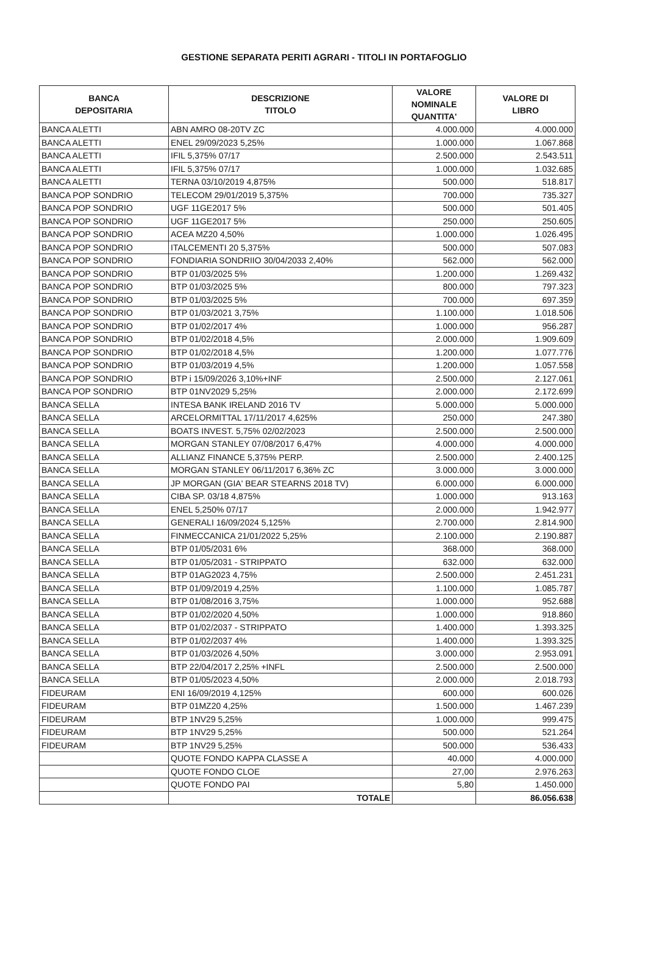GESTIONE SEPARATA PERITI AGRARI - TITOLI IN PORTAFOGLIO
| BANCA DEPOSITARIA | DESCRIZIONE TITOLO | VALORE NOMINALE QUANTITA' | VALORE DI LIBRO |
| --- | --- | --- | --- |
| BANCA ALETTI | ABN AMRO 08-20TV ZC | 4.000.000 | 4.000.000 |
| BANCA ALETTI | ENEL 29/09/2023 5,25% | 1.000.000 | 1.067.868 |
| BANCA ALETTI | IFIL 5,375% 07/17 | 2.500.000 | 2.543.511 |
| BANCA ALETTI | IFIL 5,375% 07/17 | 1.000.000 | 1.032.685 |
| BANCA ALETTI | TERNA 03/10/2019 4,875% | 500.000 | 518.817 |
| BANCA POP SONDRIO | TELECOM 29/01/2019 5,375% | 700.000 | 735.327 |
| BANCA POP SONDRIO | UGF 11GE2017 5% | 500.000 | 501.405 |
| BANCA POP SONDRIO | UGF 11GE2017 5% | 250.000 | 250.605 |
| BANCA POP SONDRIO | ACEA MZ20 4,50% | 1.000.000 | 1.026.495 |
| BANCA POP SONDRIO | ITALCEMENTI 20 5,375% | 500.000 | 507.083 |
| BANCA POP SONDRIO | FONDIARIA SONDRIIO 30/04/2033 2,40% | 562.000 | 562.000 |
| BANCA POP SONDRIO | BTP 01/03/2025 5% | 1.200.000 | 1.269.432 |
| BANCA POP SONDRIO | BTP 01/03/2025 5% | 800.000 | 797.323 |
| BANCA POP SONDRIO | BTP 01/03/2025 5% | 700.000 | 697.359 |
| BANCA POP SONDRIO | BTP 01/03/2021 3,75% | 1.100.000 | 1.018.506 |
| BANCA POP SONDRIO | BTP 01/02/2017 4% | 1.000.000 | 956.287 |
| BANCA POP SONDRIO | BTP 01/02/2018 4,5% | 2.000.000 | 1.909.609 |
| BANCA POP SONDRIO | BTP 01/02/2018 4,5% | 1.200.000 | 1.077.776 |
| BANCA POP SONDRIO | BTP 01/03/2019 4,5% | 1.200.000 | 1.057.558 |
| BANCA POP SONDRIO | BTP i 15/09/2026 3,10%+INF | 2.500.000 | 2.127.061 |
| BANCA POP SONDRIO | BTP 01NV2029 5,25% | 2.000.000 | 2.172.699 |
| BANCA SELLA | INTESA BANK IRELAND 2016 TV | 5.000.000 | 5.000.000 |
| BANCA SELLA | ARCELORMITTAL 17/11/2017 4,625% | 250.000 | 247.380 |
| BANCA SELLA | BOATS INVEST. 5,75% 02/02/2023 | 2.500.000 | 2.500.000 |
| BANCA SELLA | MORGAN STANLEY 07/08/2017 6,47% | 4.000.000 | 4.000.000 |
| BANCA SELLA | ALLIANZ FINANCE 5,375% PERP. | 2.500.000 | 2.400.125 |
| BANCA SELLA | MORGAN STANLEY 06/11/2017 6,36% ZC | 3.000.000 | 3.000.000 |
| BANCA SELLA | JP MORGAN (GIA' BEAR STEARNS 2018 TV) | 6.000.000 | 6.000.000 |
| BANCA SELLA | CIBA SP. 03/18 4,875% | 1.000.000 | 913.163 |
| BANCA SELLA | ENEL 5,250% 07/17 | 2.000.000 | 1.942.977 |
| BANCA SELLA | GENERALI 16/09/2024 5,125% | 2.700.000 | 2.814.900 |
| BANCA SELLA | FINMECCANICA 21/01/2022 5,25% | 2.100.000 | 2.190.887 |
| BANCA SELLA | BTP 01/05/2031 6% | 368.000 | 368.000 |
| BANCA SELLA | BTP 01/05/2031 - STRIPPATO | 632.000 | 632.000 |
| BANCA SELLA | BTP 01AG2023 4,75% | 2.500.000 | 2.451.231 |
| BANCA SELLA | BTP 01/09/2019 4,25% | 1.100.000 | 1.085.787 |
| BANCA SELLA | BTP 01/08/2016 3,75% | 1.000.000 | 952.688 |
| BANCA SELLA | BTP 01/02/2020 4,50% | 1.000.000 | 918.860 |
| BANCA SELLA | BTP 01/02/2037 - STRIPPATO | 1.400.000 | 1.393.325 |
| BANCA SELLA | BTP 01/02/2037 4% | 1.400.000 | 1.393.325 |
| BANCA SELLA | BTP 01/03/2026 4,50% | 3.000.000 | 2.953.091 |
| BANCA SELLA | BTP 22/04/2017 2,25% +INFL | 2.500.000 | 2.500.000 |
| BANCA SELLA | BTP 01/05/2023 4,50% | 2.000.000 | 2.018.793 |
| FIDEURAM | ENI 16/09/2019 4,125% | 600.000 | 600.026 |
| FIDEURAM | BTP 01MZ20 4,25% | 1.500.000 | 1.467.239 |
| FIDEURAM | BTP 1NV29 5,25% | 1.000.000 | 999.475 |
| FIDEURAM | BTP 1NV29 5,25% | 500.000 | 521.264 |
| FIDEURAM | BTP 1NV29 5,25% | 500.000 | 536.433 |
| | QUOTE FONDO KAPPA CLASSE A | 40.000 | 4.000.000 |
| | QUOTE FONDO CLOE | 27,00 | 2.976.263 |
| | QUOTE FONDO PAI | 5,80 | 1.450.000 |
| | TOTALE | | 86.056.638 |